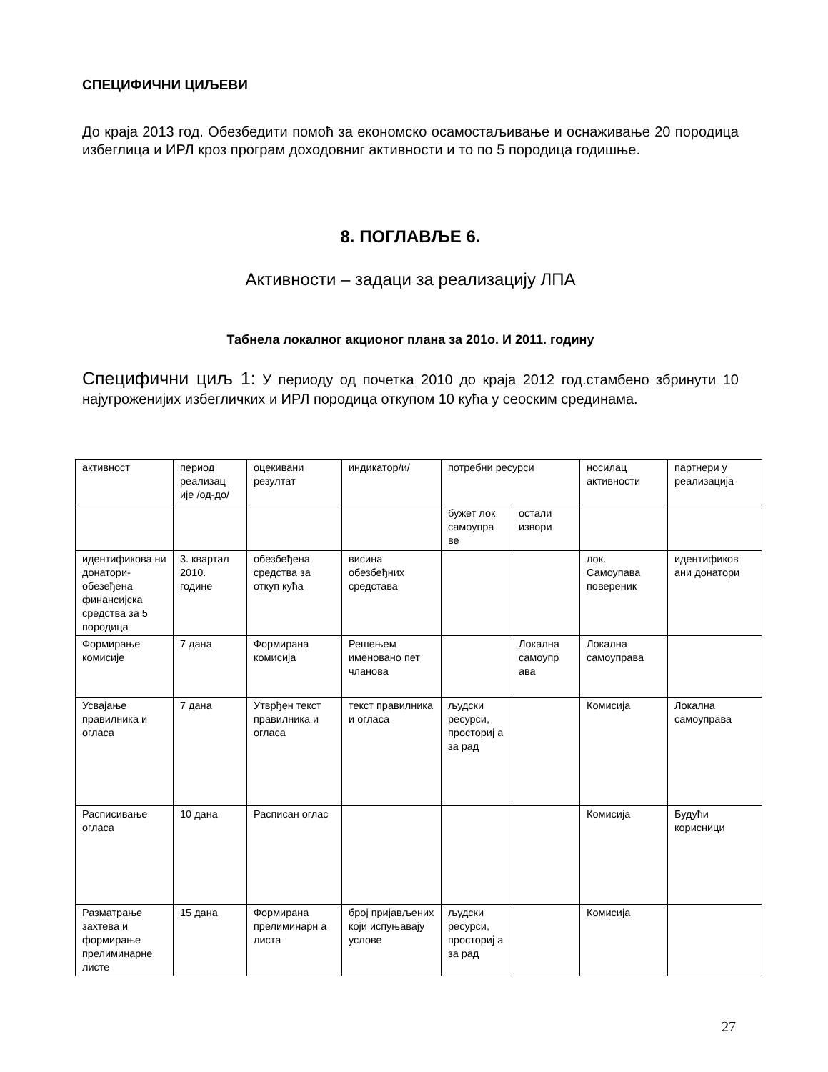СПЕЦИФИЧНИ ЦИЉЕВИ
До краја 2013 год. Обезбедити помоћ за економско осамостаљивање и оснаживање 20 породица избеглица и ИРЛ кроз програм доходовниг активности и то по 5 породица годишње.
8. ПОГЛАВЉЕ 6.
Активности – задаци за реализацију ЛПА
Табнела локалног акционог плана за 201о. И 2011. годину
Специфични циљ 1: У периоду од почетка 2010 до краја 2012 год.стамбено збринути 10 најугроженијих избегличких и ИРЛ породица откупом 10 кућа у сеоским срединама.
| активност | период реализац иje /од-до/ | оцекивани резултат | индикатор/и/ | потребни ресурси | | носилац активности | партнери у реализација |
| | | | | бужет лок самоупра ве | остали извори | | |
| идентификова ни донатори-обезеђена финансијска средства за 5 породица | 3. квартал 2010. године | обезбеђена средства за откуп кућа | висина обезбеђних средстава | | | лок. Самоупава повереник | идентификов ани донатори |
| Формирање комисије | 7 дана | Формирана комисија | Решењем именовано пет чланова | | Локална самоупр ава | Локална самоуправа | |
| Усвајање правилника и огласа | 7 дана | Утврђен текст правилника и огласа | текст правилника и огласа | људски ресурси, просториј а за рад | | Комисија | Локална самоуправа |
| Расписивање огласа | 10 дана | Расписан оглас | | | | Комисија | Будући корисници |
| Разматрање захтева и формирање прелиминарне листе | 15 дана | Формирана прелиминарн а листа | број пријављених који испуњавају услове | људски ресурси, просториј а за рад | | Комисија | |
27